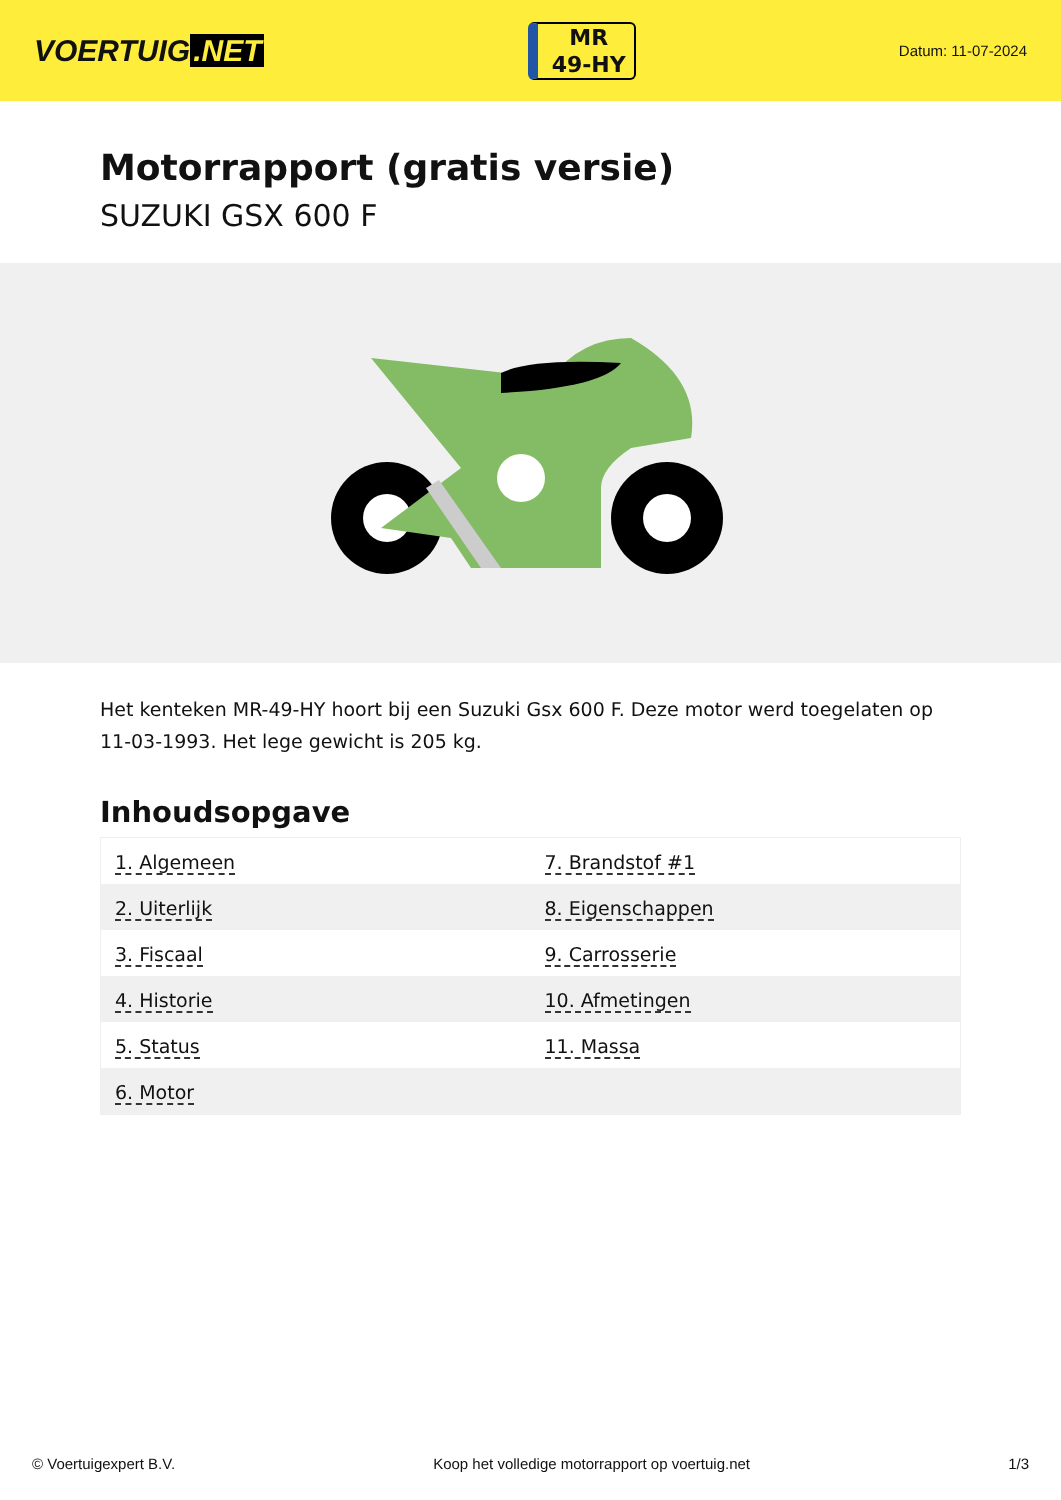VOERTUIG.NET
MR
49-HY
Datum: 11-07-2024
Motorrapport (gratis versie)
SUZUKI GSX 600 F
Het kenteken MR-49-HY hoort bij een Suzuki Gsx 600 F. Deze motor werd toegelaten op 11-03-1993. Het lege gewicht is 205 kg.
Inhoudsopgave
| 1. Algemeen | 7. Brandstof #1 |
| 2. Uiterlijk | 8. Eigenschappen |
| 3. Fiscaal | 9. Carrosserie |
| 4. Historie | 10. Afmetingen |
| 5. Status | 11. Massa |
| 6. Motor | |
© Voertuigexpert B.V. Koop het volledige motorrapport op voertuig.net 1/3